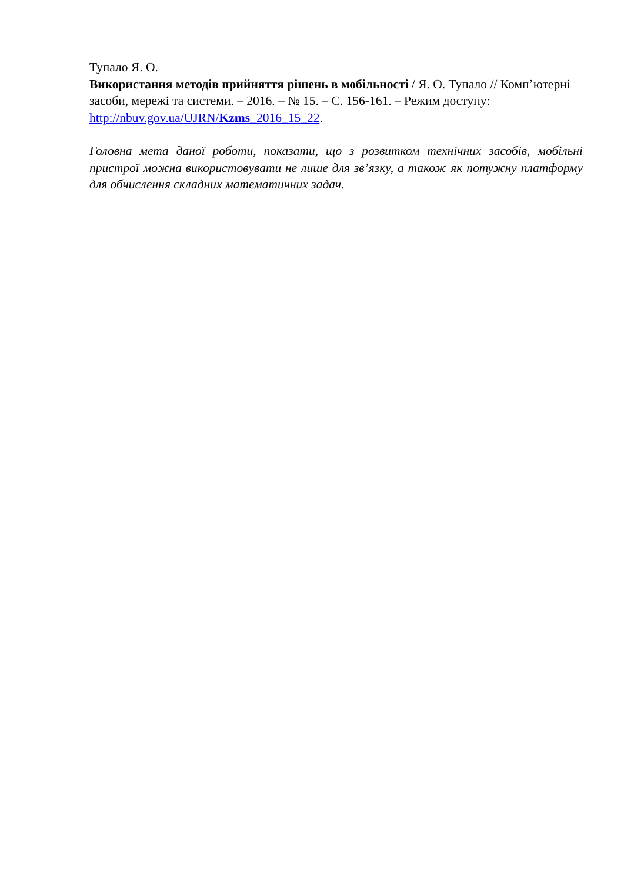Тупало Я. О.
Використання методів прийняття рішень в мобільності / Я. О. Тупало // Комп’ютерні засоби, мережі та системи. – 2016. – № 15. – С. 156-161. – Режим доступу: http://nbuv.gov.ua/UJRN/Kzms_2016_15_22.
Головна мета даної роботи, показати, що з розвитком технічних засобів, мобільні пристрої можна використовувати не лише для зв’язку, а також як потужну платформу для обчислення складних математичних задач.